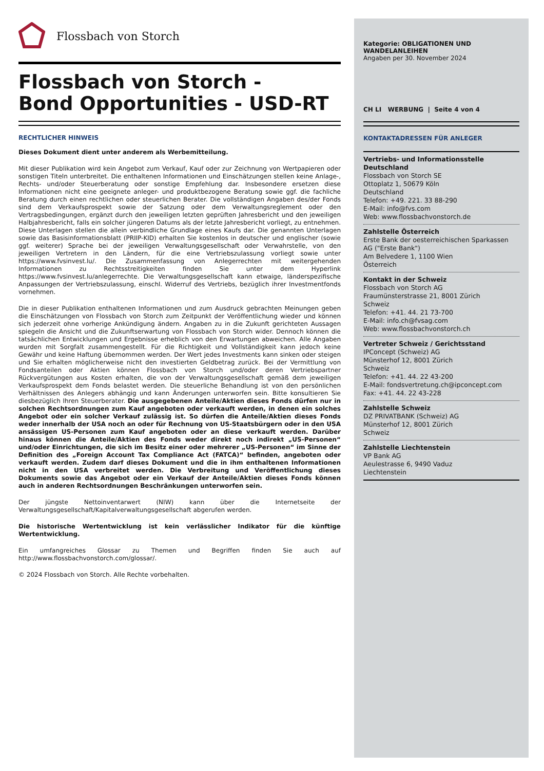Flossbach von Storch
Flossbach von Storch -
Bond Opportunities - USD-RT
RECHTLICHER HINWEIS
Dieses Dokument dient unter anderem als Werbemitteilung.
Mit dieser Publikation wird kein Angebot zum Verkauf, Kauf oder zur Zeichnung von Wertpapieren oder sonstigen Titeln unterbreitet. Die enthaltenen Informationen und Einschätzungen stellen keine Anlage-, Rechts- und/oder Steuerberatung oder sonstige Empfehlung dar. Insbesondere ersetzen diese Informationen nicht eine geeignete anleger- und produktbezogene Beratung sowie ggf. die fachliche Beratung durch einen rechtlichen oder steuerlichen Berater. Die vollständigen Angaben des/der Fonds sind dem Verkaufsprospekt sowie der Satzung oder dem Verwaltungsreglement oder den Vertragsbedingungen, ergänzt durch den jeweiligen letzten geprüften Jahresbericht und den jeweiligen Halbjahresbericht, falls ein solcher jüngeren Datums als der letzte Jahresbericht vorliegt, zu entnehmen. Diese Unterlagen stellen die allein verbindliche Grundlage eines Kaufs dar. Die genannten Unterlagen sowie das Basisinformationsblatt (PRIIP-KID) erhalten Sie kostenlos in deutscher und englischer (sowie ggf. weiterer) Sprache bei der jeweiligen Verwaltungsgesellschaft oder Verwahrstelle, von den jeweiligen Vertretern in den Ländern, für die eine Vertriebszulassung vorliegt sowie unter https://www.fvsinvest.lu/. Die Zusammenfassung von Anlegerrechten mit weitergehenden Informationen zu Rechtsstreitigkeiten finden Sie unter dem Hyperlink https://www.fvsinvest.lu/anlegerrechte. Die Verwaltungsgesellschaft kann etwaige, länderspezifische Anpassungen der Vertriebszulassung, einschl. Widerruf des Vertriebs, bezüglich ihrer Investmentfonds vornehmen.
Die in dieser Publikation enthaltenen Informationen und zum Ausdruck gebrachten Meinungen geben die Einschätzungen von Flossbach von Storch zum Zeitpunkt der Veröffentlichung wieder und können sich jederzeit ohne vorherige Ankündigung ändern. Angaben zu in die Zukunft gerichteten Aussagen spiegeln die Ansicht und die Zukunftserwartung von Flossbach von Storch wider. Dennoch können die tatsächlichen Entwicklungen und Ergebnisse erheblich von den Erwartungen abweichen. Alle Angaben wurden mit Sorgfalt zusammengestellt. Für die Richtigkeit und Vollständigkeit kann jedoch keine Gewähr und keine Haftung übernommen werden. Der Wert jedes Investments kann sinken oder steigen und Sie erhalten möglicherweise nicht den investierten Geldbetrag zurück. Bei der Vermittlung von Fondsanteilen oder Aktien können Flossbach von Storch und/oder deren Vertriebspartner Rückvergütungen aus Kosten erhalten, die von der Verwaltungsgesellschaft gemäß dem jeweiligen Verkaufsprospekt dem Fonds belastet werden. Die steuerliche Behandlung ist von den persönlichen Verhältnissen des Anlegers abhängig und kann Änderungen unterworfen sein. Bitte konsultieren Sie diesbezüglich Ihren Steuerberater. Die ausgegebenen Anteile/Aktien dieses Fonds dürfen nur in solchen Rechtsordnungen zum Kauf angeboten oder verkauft werden, in denen ein solches Angebot oder ein solcher Verkauf zulässig ist. So dürfen die Anteile/Aktien dieses Fonds weder innerhalb der USA noch an oder für Rechnung von US-Staatsbürgern oder in den USA ansässigen US-Personen zum Kauf angeboten oder an diese verkauft werden. Darüber hinaus können die Anteile/Aktien des Fonds weder direkt noch indirekt „US-Personen“ und/oder Einrichtungen, die sich im Besitz einer oder mehrerer „US-Personen“ im Sinne der Definition des „Foreign Account Tax Compliance Act (FATCA)“ befinden, angeboten oder verkauft werden. Zudem darf dieses Dokument und die in ihm enthaltenen Informationen nicht in den USA verbreitet werden. Die Verbreitung und Veröffentlichung dieses Dokuments sowie das Angebot oder ein Verkauf der Anteile/Aktien dieses Fonds können auch in anderen Rechtsordnungen Beschränkungen unterworfen sein.
Der jüngste Nettoinventarwert (NIW) kann über die Internetseite der Verwaltungsgesellschaft/Kapitalverwaltungsgesellschaft abgerufen werden.
Die historische Wertentwicklung ist kein verlässlicher Indikator für die künftige Wertentwicklung.
Ein umfangreiches Glossar zu Themen und Begriffen finden Sie auch auf http://www.flossbachvonstorch.com/glossar/.
© 2024 Flossbach von Storch. Alle Rechte vorbehalten.
Kategorie: OBLIGATIONEN UND WANDELANLEIHEN
Angaben per 30. November 2024
CH LI WERBUNG | Seite 4 von 4
KONTAKTADRESSEN FÜR ANLEGER
Vertriebs- und Informationsstelle Deutschland
Flossbach von Storch SE
Ottoplatz 1, 50679 Köln
Deutschland
Telefon: +49. 221. 33 88-290
E-Mail: info@fvs.com
Web: www.flossbachvonstorch.de
Zahlstelle Österreich
Erste Bank der oesterreichischen Sparkassen AG ("Erste Bank")
Am Belvedere 1, 1100 Wien
Österreich
Kontakt in der Schweiz
Flossbach von Storch AG
Fraumünsterstrasse 21, 8001 Zürich
Schweiz
Telefon: +41. 44. 21 73-700
E-Mail: info.ch@fvsag.com
Web: www.flossbachvonstorch.ch
Vertreter Schweiz / Gerichtsstand
IPConcept (Schweiz) AG
Münsterhof 12, 8001 Zürich
Schweiz
Telefon: +41. 44. 22 43-200
E-Mail: fondsvertretung.ch@ipconcept.com
Fax: +41. 44. 22 43-228
Zahlstelle Schweiz
DZ PRIVATBANK (Schweiz) AG
Münsterhof 12, 8001 Zürich
Schweiz
Zahlstelle Liechtenstein
VP Bank AG
Aeulestrasse 6, 9490 Vaduz
Liechtenstein